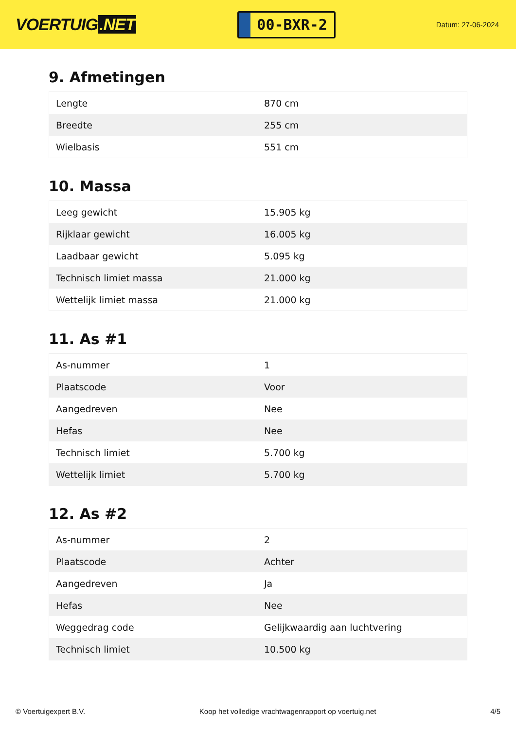VOERTUIG.NET
00-BXR-2
Datum: 27-06-2024
9. Afmetingen
| Lengte | 870 cm |
| Breedte | 255 cm |
| Wielbasis | 551 cm |
10. Massa
| Leeg gewicht | 15.905 kg |
| Rijklaar gewicht | 16.005 kg |
| Laadbaar gewicht | 5.095 kg |
| Technisch limiet massa | 21.000 kg |
| Wettelijk limiet massa | 21.000 kg |
11. As #1
| As-nummer | 1 |
| Plaatscode | Voor |
| Aangedreven | Nee |
| Hefas | Nee |
| Technisch limiet | 5.700 kg |
| Wettelijk limiet | 5.700 kg |
12. As #2
| As-nummer | 2 |
| Plaatscode | Achter |
| Aangedreven | Ja |
| Hefas | Nee |
| Weggedrag code | Gelijkwaardig aan luchtvering |
| Technisch limiet | 10.500 kg |
© Voertuigexpert B.V. Koop het volledige vrachtwagenrapport op voertuig.net 4/5